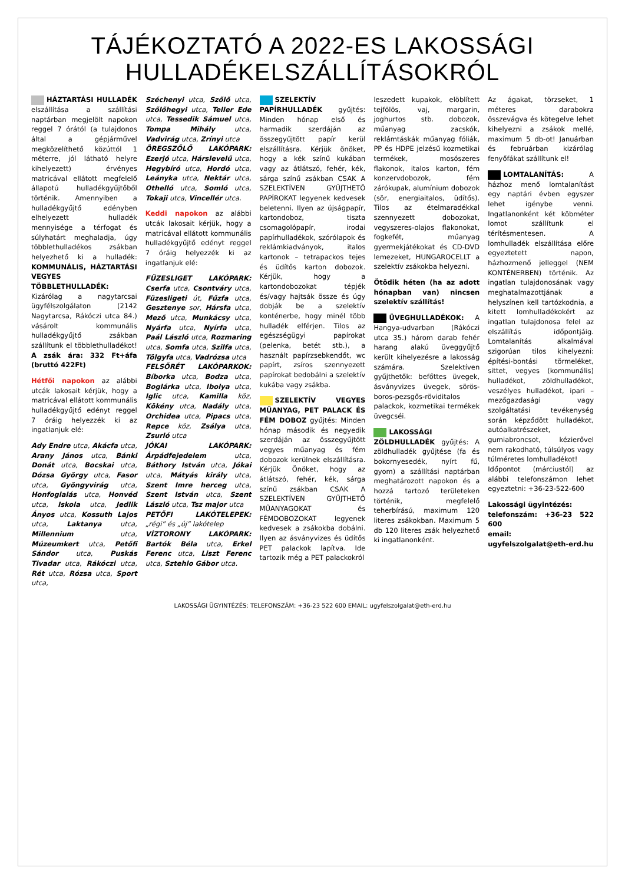TÁJÉKOZTATÓ A 2022-ES LAKOSSÁGI HULLADÉKELSZÁLLÍTÁSOKRÓL
HÁZTARTÁSI HULLADÉK elszállítása a szállítási naptárban megjelölt napokon reggel 7 órától (a tulajdonos által a gépjárművel megközelíthető közúttól 1 méterre, jól látható helyre kihelyezett) érvényes matricával ellátott megfelelő állapotú hulladékgyűjtőből történik. Amennyiben a hulladékgyűjtő edényben elhelyezett hulladék mennyisége a térfogat és súlyhatárt meghaladja, úgy többlethulladékos zsákban helyezhető ki a hulladék: KOMMUNÁLIS, HÁZTARTÁSI VEGYES TÖBBLETHULLADÉK: Kizárólag a nagytarcsai ügyfélszolgálaton (2142 Nagytarcsa, Rákóczi utca 84.) vásárolt kommunális hulladékgyűjtő zsákban szállítunk el többlethulladékot! A zsák ára: 332 Ft+áfa (bruttó 422Ft)
Hétfői napokon az alábbi utcák lakosait kérjük, hogy a matricával ellátott kommunális hulladékgyűjtő edényt reggel 7 óráig helyezzék ki az ingatlanjuk elé:
Ady Endre utca, Akácfa utca, Arany János utca, Bánki Donát utca, Bocskai utca, Dózsa György utca, Fasor utca, Gyöngyvirág utca, Honfoglalás utca, Honvéd utca, Iskola utca, Jedlik Ányos utca, Kossuth Lajos utca, Laktanya utca, Millennium utca, Múzeumkert utca, Petőfi Sándor utca, Puskás Tivadar utca, Rákóczi utca, Rét utca, Rózsa utca, Sport utca,
Széchenyi utca, Szőlő utca, Szőlőhegyi utca, Teller Ede utca, Tessedik Sámuel utca, Tompa Mihály utca, Vadvirág utca, Zrínyi utca
ÖREGSZŐLŐ LAKÓPARK: Ezerjó utca, Hárslevelű utca, Hegybíró utca, Hordó utca, Leányka utca, Nektár utca, Othelló utca, Somló utca, Tokaji utca, Vincellér utca.
Keddi napokon az alábbi utcák lakosait kérjük, hogy a matricával ellátott kommunális hulladékgyűjtő edényt reggel 7 óráig helyezzék ki az ingatlanjuk elé:
FÜZESLIGET LAKÓPARK: Cserfa utca, Csontváry utca, Füzesligeti út, Fűzfa utca, Gesztenye sor, Hársfa utca, Mező utca, Munkácsy utca, Nyárfa utca, Nyírfa utca, Paál László utca, Rozmaring utca, Somfa utca, Szilfa utca, Tölgyfa utca, Vadrózsa utca
FELSŐRÉT LAKÓPARKOK: Bíborka utca, Bodza utca, Boglárka utca, Ibolya utca, Iglic utca, Kamilla köz, Kökény utca, Nadály utca, Orchidea utca, Pipacs utca, Repce köz, Zsálya utca, Zsurló utca
JÓKAI LAKÓPARK: Árpádfejedelem utca, Báthory István utca, Jókai utca, Mátyás király utca, Szent Imre herceg utca, Szent István utca, Szent László utca, Tsz major utca
PETŐFI LAKÓTELEPEK: „régi” és „új” lakótelep
VÍZTORONY LAKÓPARK: Bartók Béla utca, Erkel Ferenc utca, Liszt Ferenc utca, Sztehlo Gábor utca.
SZELEKTÍV PAPÍRHULLADÉK gyűjtés: Minden hónap első és harmadik szerdáján az összegyűjtött papír kerül elszállításra. Kérjük önöket, hogy a kék színű kukában vagy az átlátszó, fehér, kék, sárga színű zsákban CSAK A SZELEKTÍVEN GYŰJTHETŐ PAPÍROKAT legyenek kedvesek beletenni. Ilyen az újságpapír, kartondoboz, tiszta csomagolópapír, irodai papírhulladékok, szórólapok és reklámkiadványok, italos kartonok – tetrapackos tejes és üdítős karton dobozok. Kérjük, hogy a kartondobozokat tépjék és/vagy hajtsák össze és úgy dobják be a szelektív konténerbe, hogy minél több hulladék elférjen. Tilos az egészségügyi papírokat (pelenka, betét stb.), a használt papírzsebkendőt, wc papírt, zsíros szennyezett papírokat bedobálni a szelektív kukába vagy zsákba.
SZELEKTÍV VEGYES MŰANYAG, PET PALACK ÉS FÉM DOBOZ gyűjtés: Minden hónap második és negyedik szerdáján az összegyűjtött vegyes műanyag és fém dobozok kerülnek elszállításra. Kérjük Önöket, hogy az átlátszó, fehér, kék, sárga színű zsákban CSAK A SZELEKTÍVEN GYŰJTHETŐ MŰANYAGOKAT és FÉMDOBOZOKAT legyenek kedvesek a zsákokba dobálni. Ilyen az ásványvizes és üdítős PET palackok lapítva. Ide tartozik még a PET palackokról
leszedett kupakok, elöblített tejföl​ös, vaj, margarin, joghurtos stb. dobozok, műanyag zacskók, reklámtáskák műanyag fóliák, PP és HDPE jelzésű kozmetikai termékek, mosószeres flakonok, italos karton, fém konzervdobozok, fém zárókupak, alumínium dobozok (sör, energiaitalos, üdítős). Tilos az ételmaradékkal szennyezett dobozokat, vegyszeres-olajos flakonokat, fogkefét, műanyag gyermekjátékokat és CD-DVD lemezeket, HUNGAROCELLT a szelektív zsákokba helyezni.
Ötödik héten (ha az adott hónapban van) nincsen szelektív szállítás!
ÜVEGHULLADÉKOK: A Hangya-udvarban (Rákóczi utca 35.) három darab fehér harang alakú üveggyűjtő került kihelyezésre a lakosság számára. Szelektíven gyűjthetők: befőttes üvegek, ásványvizes üvegek, sörös-boros-pezsgős-röviditalos palackok, kozmetikai termékek üvegcséi.
LAKOSSÁGI ZÖLDHULLADÉK gyűjtés: A zöldhulladék gyűjtése (fa és bokornyesedék, nyírt fű, gyom) a szállítási naptárban meghatározott napokon és a hozzá tartozó területeken történik, megfelelő teherbírású, maximum 120 literes zsákokban. Maximum 5 db 120 literes zsák helyezhető ki ingatlanonként.
Az ágakat, törzseket, 1 méteres darabokra összevágva és kötegelve lehet kihelyezni a zsákok mellé, maximum 5 db-ot! Januárban és februárban kizárólag fenyőfákat szállítunk el!
LOMTALANÍTÁS: A házhoz menő lomtalanítást egy naptári évben egyszer lehet igénybe venni. Ingatlanonként két köbméter lomot szállítunk el térítésmentesen. A lomhulladék elszállítása előre egyeztetett napon, házhozmenő jelleggel (NEM KONTÉNERBEN) történik. Az ingatlan tulajdonosának vagy meghatalmazottjának a helyszínen kell tartózkodnia, a kitett lomhulladékokért az ingatlan tulajdonosa felel az elszállítás időpontjáig. Lomtalanítás alkalmával szigorúan tilos kihelyezni: építési-bontási törmeléket, sittet, vegyes (kommunális) hulladékot, zöldhulladékot, veszélyes hulladékot, ipari – mezőgazdasági vagy szolgáltatási tevékenység során képződött hulladékot, autóalkatrészeket, gumiabroncsot, kézierővel nem rakodható, túlsúlyos vagy túlméretes lomhulladékot!
Időpontot (márciustól) az alábbi telefonszámon lehet egyeztetni: +36-23-522-600
Lakossági ügyintézés:
telefonszám: +36-23 522 600
email: ugyfelszolgalat@eth-erd.hu
LAKOSSÁGI ÜGYINTÉZÉS: TELEFONSZÁM: +36-23 522 600 EMAIL: ugyfelszolgalat@eth-erd.hu